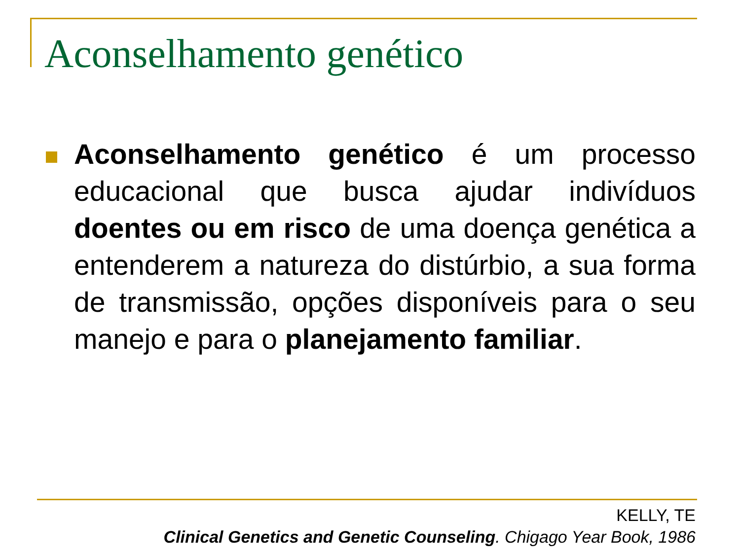Aconselhamento genético
Aconselhamento genético é um processo educacional que busca ajudar indivíduos doentes ou em risco de uma doença genética a entenderem a natureza do distúrbio, a sua forma de transmissão, opções disponíveis para o seu manejo e para o planejamento familiar.
KELLY, TE
Clinical Genetics and Genetic Counseling. Chigago Year Book, 1986